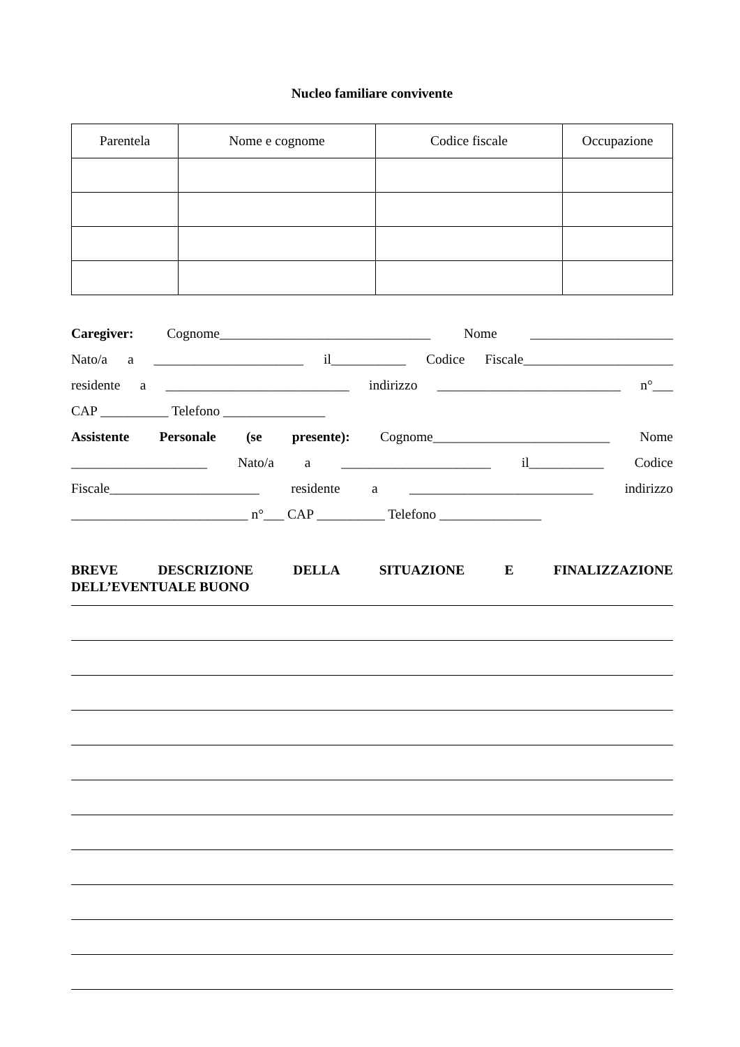Nucleo familiare convivente
| Parentela | Nome e cognome | Codice fiscale | Occupazione |
| --- | --- | --- | --- |
Caregiver: Cognome_______________________________ Nome _____________________
Nato/a a ______________________ il___________ Codice Fiscale______________________
residente a ___________________________ indirizzo ___________________________ n°___
CAP __________ Telefono _______________
Assistente Personale (se presente): Cognome__________________________ Nome
____________________ Nato/a a ______________________ il___________ Codice
Fiscale______________________ residente a ___________________________ indirizzo
__________________________ n°___ CAP __________ Telefono _______________
BREVE DESCRIZIONE DELLA SITUAZIONE E FINALIZZAZIONE
DELL’EVENTUALE BUONO